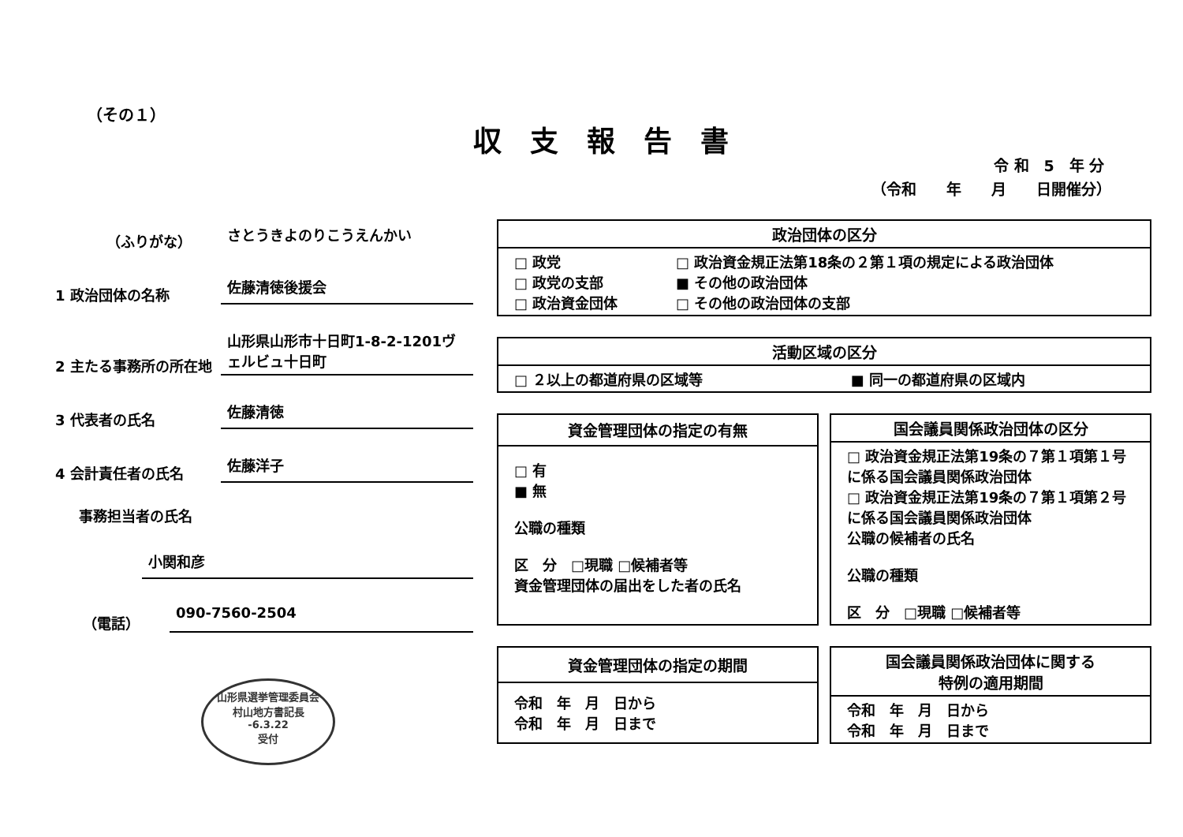（その１）
収支報告書
令 和　5　年 分
（令和　　年　　月　　日開催分）
（ふりがな）
さとうきよのりこうえんかい
1 政治団体の名称
佐藤清徳後援会
2 主たる事務所の所在地
山形県山形市十日町1-8-2-1201ヴェルビュ十日町
3 代表者の氏名
佐藤清徳
4 会計責任者の氏名
佐藤洋子
事務担当者の氏名
小関和彦
（電話）
090-7560-2504
| 政治団体の区分 | |
| --- | --- |
| □ 政党 □ 政党の支部 □ 政治資金団体 | □ 政治資金規正法第18条の２第１項の規定による政治団体 ■ その他の政治団体 □ その他の政治団体の支部 |
| 活動区域の区分 | |
| --- | --- |
| □ ２以上の都道府県の区域等 | ■ 同一の都道府県の区域内 |
| 資金管理団体の指定の有無 |
| --- |
| □ 有 ■ 無 公職の種類 区 分 □現職 □候補者等 資金管理団体の届出をした者の氏名 |
| 国会議員関係政治団体の区分 |
| --- |
| □ 政治資金規正法第19条の７第１項第１号に係る国会議員関係政治団体 □ 政治資金規正法第19条の７第１項第２号に係る国会議員関係政治団体 公職の候補者の氏名 公職の種類 区 分 □現職 □候補者等 |
| 資金管理団体の指定の期間 |
| --- |
| 令和 年 月 日から 令和 年 月 日まで |
| 国会議員関係政治団体に関する 特例の適用期間 |
| --- |
| 令和 年 月 日から 令和 年 月 日まで |
山形県選挙管理委員会
村山地方書記長
-6.3.22
受付